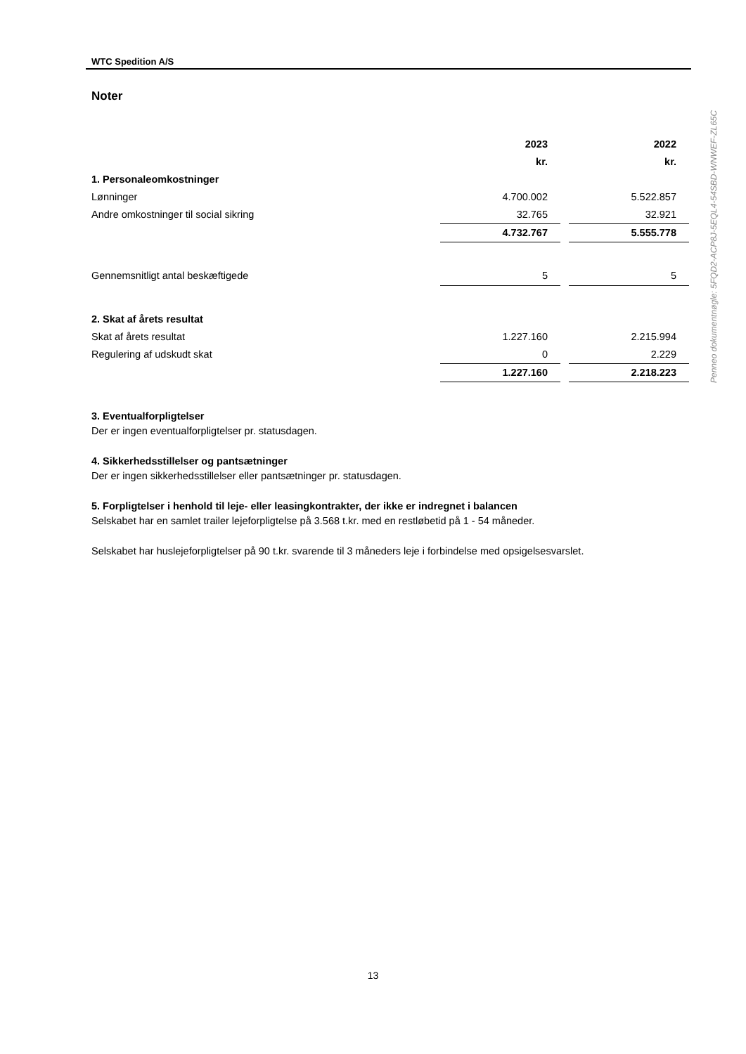WTC Spedition A/S
Noter
| | 2023 | | 2022 |
| | kr. | | kr. |
| 1. Personaleomkostninger | | | |
| Lønninger | 4.700.002 | | 5.522.857 |
| Andre omkostninger til social sikring | 32.765 | | 32.921 |
| | 4.732.767 | | 5.555.778 |
| Gennemsnitligt antal beskæftigede | 5 | | 5 |
| 2. Skat af årets resultat | | | |
| Skat af årets resultat | 1.227.160 | | 2.215.994 |
| Regulering af udskudt skat | 0 | | 2.229 |
| | 1.227.160 | | 2.218.223 |
3. Eventualforpligtelser
Der er ingen eventualforpligtelser pr. statusdagen.
4. Sikkerhedsstillelser og pantsætninger
Der er ingen sikkerhedsstillelser eller pantsætninger pr. statusdagen.
5. Forpligtelser i henhold til leje- eller leasingkontrakter, der ikke er indregnet i balancen
Selskabet har en samlet trailer lejeforpligtelse på 3.568 t.kr. med en restløbetid på 1 - 54 måneder.
Selskabet har huslejeforpligtelser på 90 t.kr. svarende til 3 måneders leje i forbindelse med opsigelsesvarslet.
Penneo dokumentnøgle: 5FQD2-ACP8J-5EQL4-54SBD-WNWEF-ZL65C
13